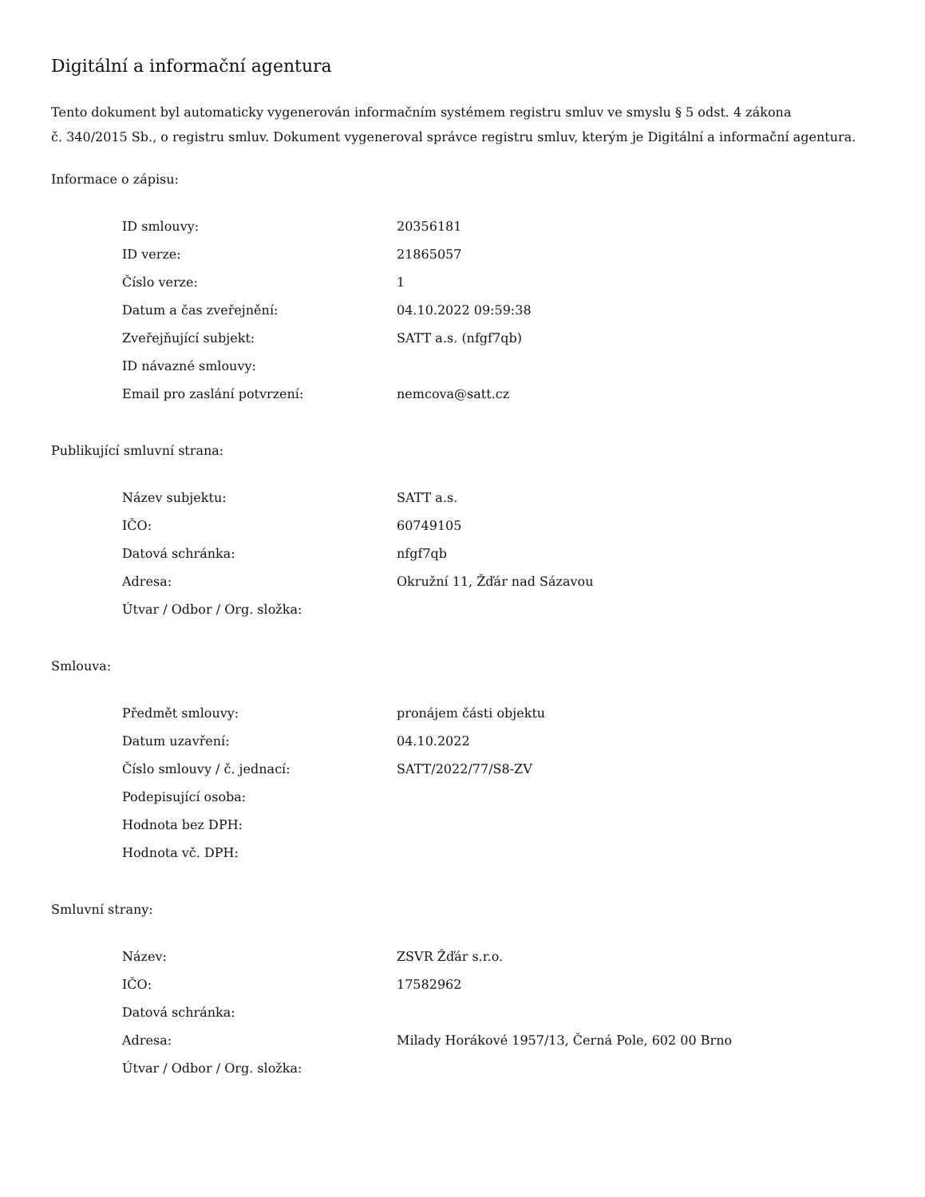Digitální a informační agentura
Tento dokument byl automaticky vygenerován informačním systémem registru smluv ve smyslu § 5 odst. 4 zákona
č. 340/2015 Sb., o registru smluv. Dokument vygeneroval správce registru smluv, kterým je Digitální a informační agentura.
Informace o zápisu:
| ID smlouvy: | 20356181 |
| ID verze: | 21865057 |
| Číslo verze: | 1 |
| Datum a čas zveřejnění: | 04.10.2022 09:59:38 |
| Zveřejňující subjekt: | SATT a.s. (nfgf7qb) |
| ID návazné smlouvy: | |
| Email pro zaslání potvrzení: | nemcova@satt.cz |
Publikující smluvní strana:
| Název subjektu: | SATT a.s. |
| IČO: | 60749105 |
| Datová schránka: | nfgf7qb |
| Adresa: | Okružní 11, Žďár nad Sázavou |
| Útvar / Odbor / Org. složka: | |
Smlouva:
| Předmět smlouvy: | pronájem části objektu |
| Datum uzavření: | 04.10.2022 |
| Číslo smlouvy / č. jednací: | SATT/2022/77/S8-ZV |
| Podepisující osoba: | |
| Hodnota bez DPH: | |
| Hodnota vč. DPH: | |
Smluvní strany:
| Název: | ZSVR Žďár s.r.o. |
| IČO: | 17582962 |
| Datová schránka: | |
| Adresa: | Milady Horákové 1957/13, Černá Pole, 602 00 Brno |
| Útvar / Odbor / Org. složka: | |